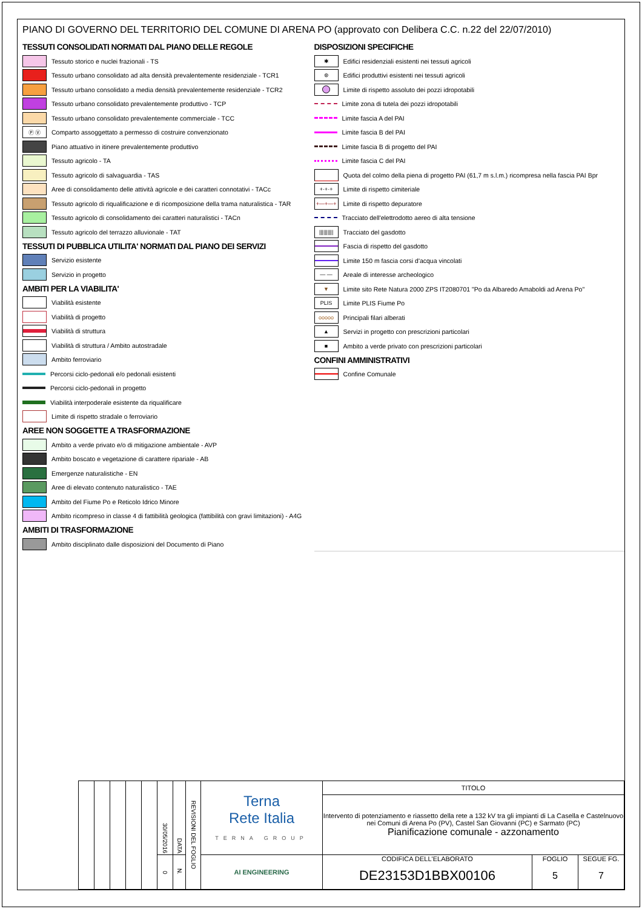PIANO DI GOVERNO DEL TERRITORIO DEL COMUNE DI ARENA PO (approvato con Delibera C.C. n.22 del 22/07/2010)
TESSUTI CONSOLIDATI NORMATI DAL PIANO DELLE REGOLE
Tessuto storico e nuclei frazionali - TS
Tessuto urbano consolidato ad alta densità prevalentemente residenziale - TCR1
Tessuto urbano consolidato a media densità prevalentemente residenziale - TCR2
Tessuto urbano consolidato prevalentemente produttivo - TCP
Tessuto urbano consolidato prevalentemente commerciale - TCC
Ⓟ Ⓥ
Comparto assoggettato a permesso di costruire convenzionato
Piano attuativo in itinere prevalentemente produttivo
Tessuto agricolo - TA
Tessuto agricolo di salvaguardia - TAS
Aree di consolidamento delle attività agricole e dei caratteri connotativi - TACc
Tessuto agricolo di riqualificazione e di ricomposizione della trama naturalistica - TAR
Tessuto agricolo di consolidamento dei caratteri naturalistici - TACn
Tessuto agricolo del terrazzo alluvionale - TAT
TESSUTI DI PUBBLICA UTILITA' NORMATI DAL PIANO DEI SERVIZI
Servizio esistente
Servizio in progetto
AMBITI PER LA VIABILITA'
Viabilità esistente
Viabilità di progetto
Viabilità di struttura
Viabilità di struttura / Ambito autostradale
Ambito ferroviario
Percorsi ciclo-pedonali e/o pedonali esistenti
Percorsi ciclo-pedonali in progetto
Viabilità interpoderale esistente da riqualificare
Limite di rispetto stradale o ferroviario
AREE NON SOGGETTE A TRASFORMAZIONE
Ambito a verde privato e/o di mitigazione ambientale - AVP
Ambito boscato e vegetazione di carattere ripariale - AB
Emergenze naturalistiche - EN
Aree di elevato contenuto naturalistico - TAE
Ambito del Fiume Po e Reticolo Idrico Minore
Ambito ricompreso in classe 4 di fattibilità geologica (fattibilità con gravi limitazioni) - A4G
AMBITI DI TRASFORMAZIONE
Ambito disciplinato dalle disposizioni del Documento di Piano
DISPOSIZIONI SPECIFICHE
✱
Edifici residenziali esistenti nei tessuti agricoli
⊛
Edifici produttivi esistenti nei tessuti agricoli
Limite di rispetto assoluto dei pozzi idropotabili
Limite zona di tutela dei pozzi idropotabili
Limite fascia A del PAI
Limite fascia B del PAI
Limite fascia B di progetto del PAI
Limite fascia C del PAI
Quota del colmo della piena di progetto PAI (61,7 m s.l.m.) ricompresa nella fascia PAI Bpr
+·+·+
Limite di rispetto cimiteriale
+—+—+
Limite di rispetto depuratore
Tracciato dell'elettrodotto aereo di alta tensione
||||||||||
Tracciato del gasdotto
Fascia di rispetto del gasdotto
Limite 150 m fascia corsi d'acqua vincolati
— —
Areale di interesse archeologico
▼
Limite sito Rete Natura 2000 ZPS IT2080701 "Po da Albaredo Amaboldi ad Arena Po"
PLIS
Limite PLIS Fiume Po
ooooo
Principali filari alberati
▲
Servizi in progetto con prescrizioni particolari
■
Ambito a verde privato con prescrizioni particolari
CONFINI AMMINISTRATIVI
Confine Comunale
| | | | | | 30/05/2016 | DATA | REVISIONI DEL FOGLIO | Terna Rete Italia TERNA GROUP | TITOLO | | |
| | | | | | | | | | Intervento di potenziamento e riassetto della rete a 132 kV tra gli impianti di La Casella e Castelnuovo nei Comuni di Arena Po (PV), Castel San Giovanni (PC) e Sarmato (PC) Pianificazione comunale - azzonamento | | |
| | | | | | 0 | N. | | AI ENGINEERING | CODIFICA DELL'ELABORATO DE23153D1BBX00106 | FOGLIO 5 | SEGUE FG. 7 |